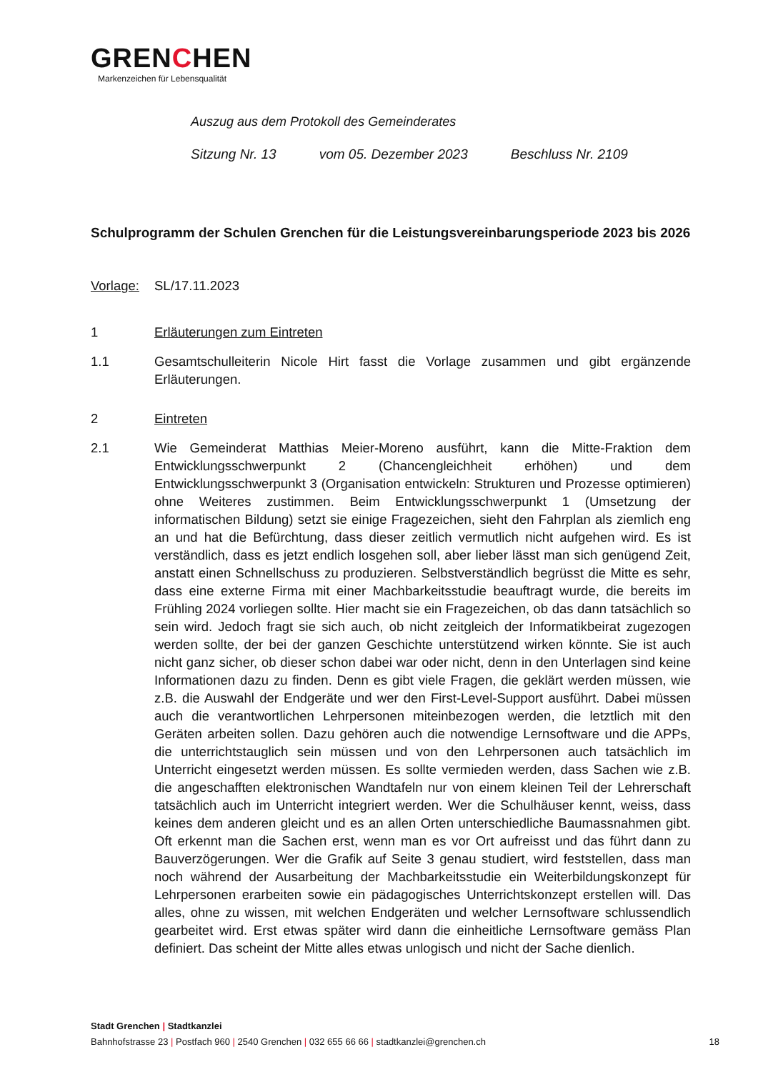GRENCHEN
Markenzeichen für Lebensqualität
Auszug aus dem Protokoll des Gemeinderates
Sitzung Nr. 13 vom 05. Dezember 2023 Beschluss Nr. 2109
Schulprogramm der Schulen Grenchen für die Leistungsvereinbarungsperiode 2023 bis 2026
Vorlage: SL/17.11.2023
1 Erläuterungen zum Eintreten
1.1 Gesamtschulleiterin Nicole Hirt fasst die Vorlage zusammen und gibt ergänzende Erläuterungen.
2 Eintreten
2.1 Wie Gemeinderat Matthias Meier-Moreno ausführt, kann die Mitte-Fraktion dem Entwicklungsschwerpunkt 2 (Chancengleichheit erhöhen) und dem Entwicklungsschwerpunkt 3 (Organisation entwickeln: Strukturen und Prozesse optimieren) ohne Weiteres zustimmen. Beim Entwicklungsschwerpunkt 1 (Umsetzung der informatischen Bildung) setzt sie einige Fragezeichen, sieht den Fahrplan als ziemlich eng an und hat die Befürchtung, dass dieser zeitlich vermutlich nicht aufgehen wird. Es ist verständlich, dass es jetzt endlich losgehen soll, aber lieber lässt man sich genügend Zeit, anstatt einen Schnellschuss zu produzieren. Selbstverständlich begrüsst die Mitte es sehr, dass eine externe Firma mit einer Machbarkeitsstudie beauftragt wurde, die bereits im Frühling 2024 vorliegen sollte. Hier macht sie ein Fragezeichen, ob das dann tatsächlich so sein wird. Jedoch fragt sie sich auch, ob nicht zeitgleich der Informatikbeirat zugezogen werden sollte, der bei der ganzen Geschichte unterstützend wirken könnte. Sie ist auch nicht ganz sicher, ob dieser schon dabei war oder nicht, denn in den Unterlagen sind keine Informationen dazu zu finden. Denn es gibt viele Fragen, die geklärt werden müssen, wie z.B. die Auswahl der Endgeräte und wer den First-Level-Support ausführt. Dabei müssen auch die verantwortlichen Lehrpersonen miteinbezogen werden, die letztlich mit den Geräten arbeiten sollen. Dazu gehören auch die notwendige Lernsoftware und die APPs, die unterrichtstauglich sein müssen und von den Lehrpersonen auch tatsächlich im Unterricht eingesetzt werden müssen. Es sollte vermieden werden, dass Sachen wie z.B. die angeschafften elektronischen Wandtafeln nur von einem kleinen Teil der Lehrerschaft tatsächlich auch im Unterricht integriert werden. Wer die Schulhäuser kennt, weiss, dass keines dem anderen gleicht und es an allen Orten unterschiedliche Baumassnahmen gibt. Oft erkennt man die Sachen erst, wenn man es vor Ort aufreisst und das führt dann zu Bauverzögerungen. Wer die Grafik auf Seite 3 genau studiert, wird feststellen, dass man noch während der Ausarbeitung der Machbarkeitsstudie ein Weiterbildungskonzept für Lehrpersonen erarbeiten sowie ein pädagogisches Unterrichtskonzept erstellen will. Das alles, ohne zu wissen, mit welchen Endgeräten und welcher Lernsoftware schlussendlich gearbeitet wird. Erst etwas später wird dann die einheitliche Lernsoftware gemäss Plan definiert. Das scheint der Mitte alles etwas unlogisch und nicht der Sache dienlich.
Stadt Grenchen | Stadtkanzlei
Bahnhofstrasse 23 | Postfach 960 | 2540 Grenchen | 032 655 66 66 | stadtkanzlei@grenchen.ch
18